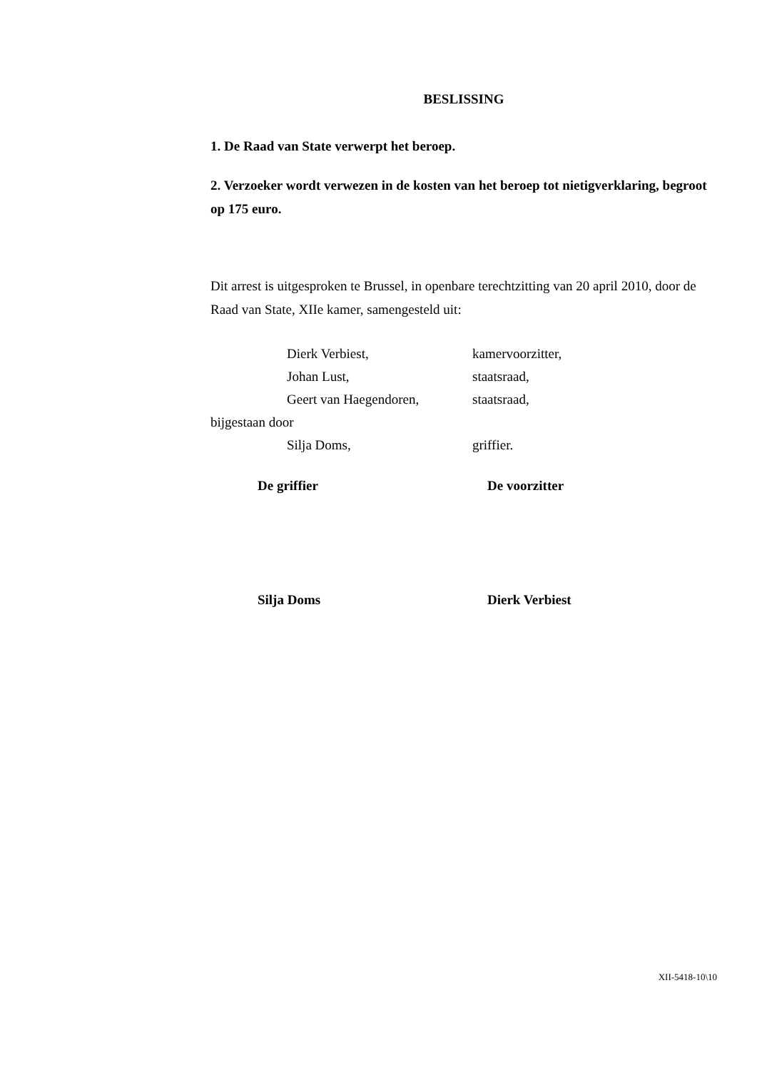BESLISSING
1. De Raad van State verwerpt het beroep.
2. Verzoeker wordt verwezen in de kosten van het beroep tot nietigverklaring, begroot op 175 euro.
Dit arrest is uitgesproken te Brussel, in openbare terechtzitting van 20 april 2010, door de Raad van State, XIIe kamer, samengesteld uit:
Dierk Verbiest, kamervoorzitter,
Johan Lust, staatsraad,
Geert van Haegendoren, staatsraad,
bijgestaan door
Silja Doms, griffier.
De griffier De voorzitter
Silja Doms Dierk Verbiest
XII-5418-10\10